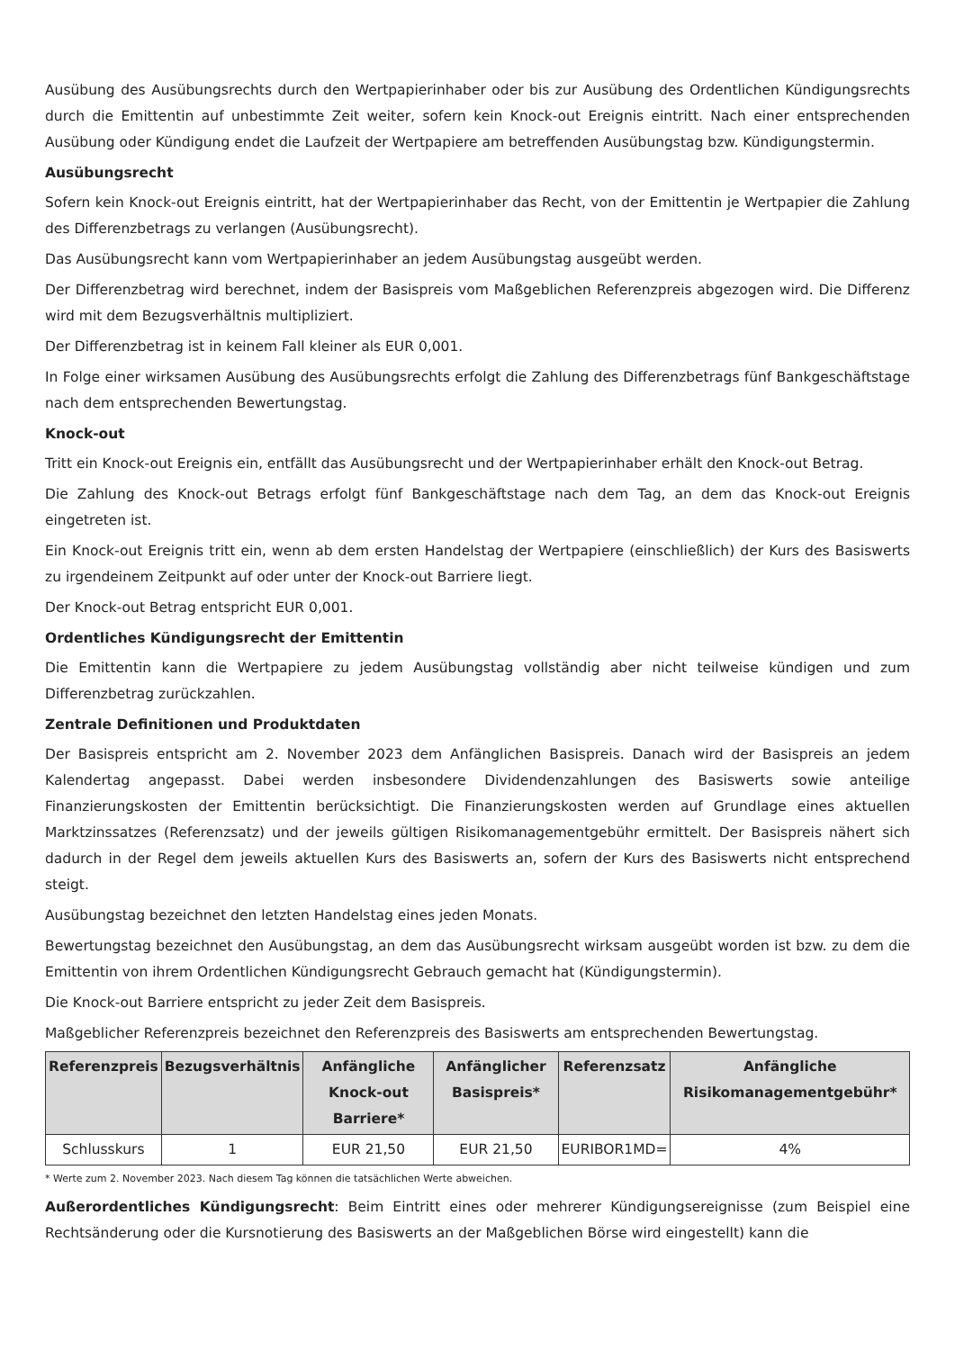Ausübung des Ausübungsrechts durch den Wertpapierinhaber oder bis zur Ausübung des Ordentlichen Kündigungsrechts durch die Emittentin auf unbestimmte Zeit weiter, sofern kein Knock-out Ereignis eintritt. Nach einer entsprechenden Ausübung oder Kündigung endet die Laufzeit der Wertpapiere am betreffenden Ausübungstag bzw. Kündigungstermin.
Ausübungsrecht
Sofern kein Knock-out Ereignis eintritt, hat der Wertpapierinhaber das Recht, von der Emittentin je Wertpapier die Zahlung des Differenzbetrags zu verlangen (Ausübungsrecht).
Das Ausübungsrecht kann vom Wertpapierinhaber an jedem Ausübungstag ausgeübt werden.
Der Differenzbetrag wird berechnet, indem der Basispreis vom Maßgeblichen Referenzpreis abgezogen wird. Die Differenz wird mit dem Bezugsverhältnis multipliziert.
Der Differenzbetrag ist in keinem Fall kleiner als EUR 0,001.
In Folge einer wirksamen Ausübung des Ausübungsrechts erfolgt die Zahlung des Differenzbetrags fünf Bankgeschäftstage nach dem entsprechenden Bewertungstag.
Knock-out
Tritt ein Knock-out Ereignis ein, entfällt das Ausübungsrecht und der Wertpapierinhaber erhält den Knock-out Betrag.
Die Zahlung des Knock-out Betrags erfolgt fünf Bankgeschäftstage nach dem Tag, an dem das Knock-out Ereignis eingetreten ist.
Ein Knock-out Ereignis tritt ein, wenn ab dem ersten Handelstag der Wertpapiere (einschließlich) der Kurs des Basiswerts zu irgendeinem Zeitpunkt auf oder unter der Knock-out Barriere liegt.
Der Knock-out Betrag entspricht EUR 0,001.
Ordentliches Kündigungsrecht der Emittentin
Die Emittentin kann die Wertpapiere zu jedem Ausübungstag vollständig aber nicht teilweise kündigen und zum Differenzbetrag zurückzahlen.
Zentrale Definitionen und Produktdaten
Der Basispreis entspricht am 2. November 2023 dem Anfänglichen Basispreis. Danach wird der Basispreis an jedem Kalendertag angepasst. Dabei werden insbesondere Dividendenzahlungen des Basiswerts sowie anteilige Finanzierungskosten der Emittentin berücksichtigt. Die Finanzierungskosten werden auf Grundlage eines aktuellen Marktzinssatzes (Referenzsatz) und der jeweils gültigen Risikomanagementgebühr ermittelt. Der Basispreis nähert sich dadurch in der Regel dem jeweils aktuellen Kurs des Basiswerts an, sofern der Kurs des Basiswerts nicht entsprechend steigt.
Ausübungstag bezeichnet den letzten Handelstag eines jeden Monats.
Bewertungstag bezeichnet den Ausübungstag, an dem das Ausübungsrecht wirksam ausgeübt worden ist bzw. zu dem die Emittentin von ihrem Ordentlichen Kündigungsrecht Gebrauch gemacht hat (Kündigungstermin).
Die Knock-out Barriere entspricht zu jeder Zeit dem Basispreis.
Maßgeblicher Referenzpreis bezeichnet den Referenzpreis des Basiswerts am entsprechenden Bewertungstag.
| Referenzpreis | Bezugsverhältnis | Anfängliche Knock-out Barriere* | Anfänglicher Basispreis* | Referenzsatz | Anfängliche Risikomanagementgebühr* |
| --- | --- | --- | --- | --- | --- |
| Schlusskurs | 1 | EUR 21,50 | EUR 21,50 | EURIBOR1MD= | 4% |
* Werte zum 2. November 2023. Nach diesem Tag können die tatsächlichen Werte abweichen.
Außerordentliches Kündigungsrecht: Beim Eintritt eines oder mehrerer Kündigungsereignisse (zum Beispiel eine Rechtsänderung oder die Kursnotierung des Basiswerts an der Maßgeblichen Börse wird eingestellt) kann die